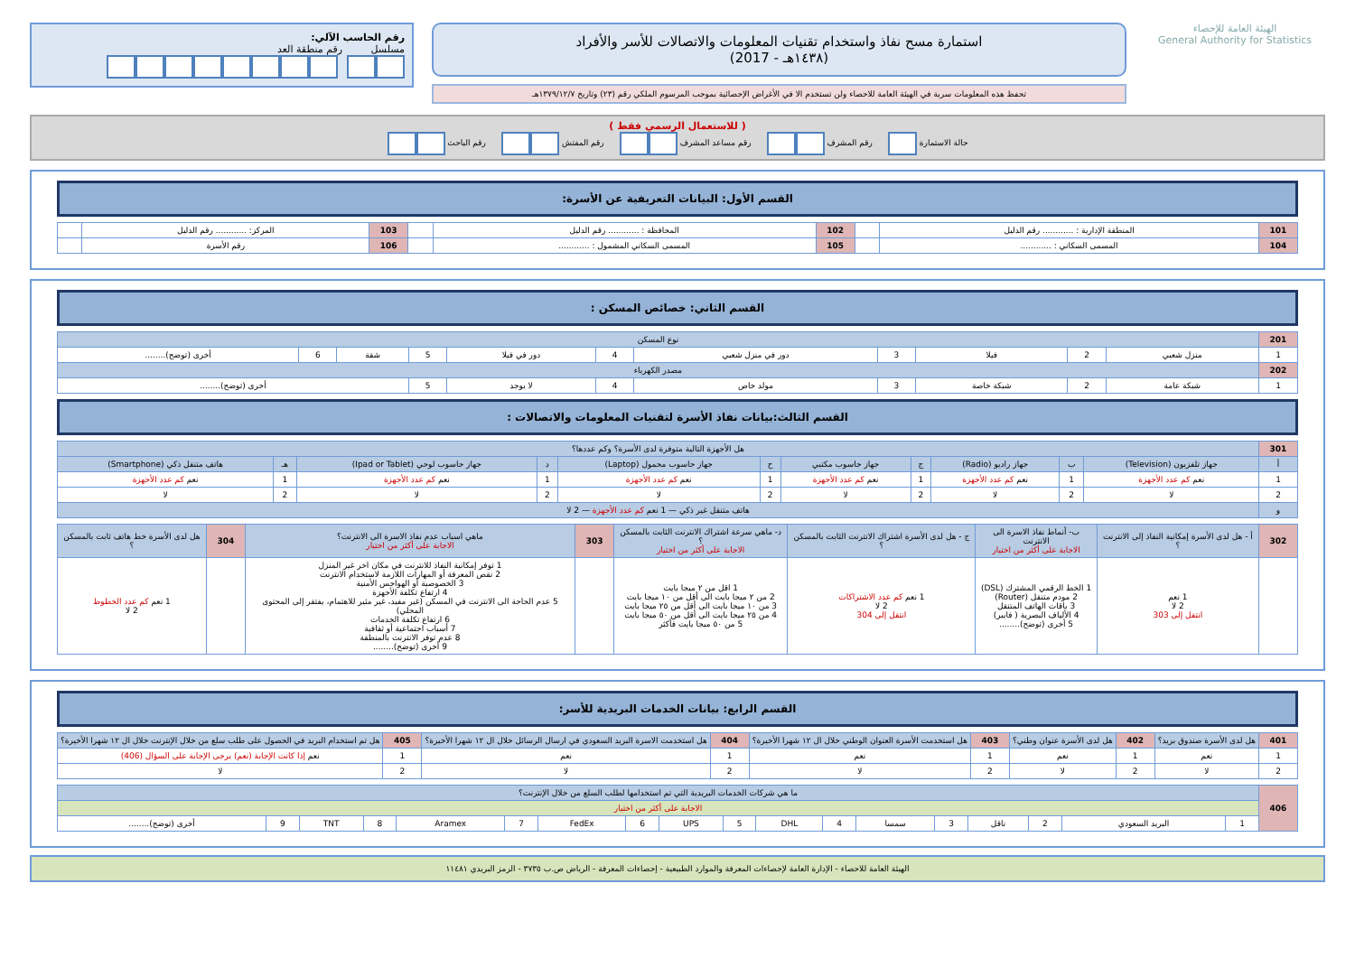الهيئة العامة للإحصاء
General Authority for Statistics
استمارة مسح نفاذ واستخدام تقنيات المعلومات والاتصالات للأسر والأفراد
(١٤٣٨هـ - 2017)
تحفظ هذه المعلومات سرية في الهيئة العامة للاحصاء ولن تستخدم الا في الأغراض الإحصائية بموجب المرسوم الملكي رقم (٢٣) وتاريخ ١٣٧٩/١٢/٧هـ
رقم الحاسب الآلي:
مسلسل رقم منطقة العد
( للاستعمال الرسمي فقط )
حالة الاستمارة رقم المشرف رقم مساعد المشرف رقم المفتش رقم الباحث
القسم الأول: البيانات التعريفية عن الأسرة:
| 101 | المنطقة الإدارية : ............ رقم الدليل | | 102 | المحافظة : ............ رقم الدليل | | 103 | المركز: ............ رقم الدليل | |
| 104 | المسمى السكاني : ............ | | 105 | المسمى السكاني المشمول : ............ | | 106 | رقم الأسرة | |
القسم الثاني: خصائص المسكن :
| 201 | نوع المسكن | | | | | | | | | | |
| 1 | منزل شعبي | 2 | فيلا | 3 | دور في منزل شعبي | 4 | دور في فيلا | 5 | شقة | 6 | أخرى (توضح)........ |
| 202 | مصدر الكهرباء | | | | | | | | | | |
| 1 | شبكة عامة | 2 | شبكة خاصة | 3 | مولد خاص | 4 | لا يوجد | 5 | أخرى (توضح)........ | | |
القسم الثالث:بيانات نفاذ الأسرة لتقنيات المعلومات والاتصالات :
| 301 | هل الأجهزة التالية متوفرة لدى الأسرة؟ وكم عددها؟ | | | | | | | | | | |
| أ | جهاز تلفزيون (Television) | ب | جهاز راديو (Radio) | ج | جهاز حاسوب مكتبي | ح | جهاز حاسوب محمول (Laptop) | د | جهاز حاسوب لوحي (Ipad or Tablet) | هـ | هاتف متنقل ذكي (Smartphone) |
| 1 | نعم كم عدد الأجهزة | 1 | نعم كم عدد الأجهزة | 1 | نعم كم عدد الأجهزة | 1 | نعم كم عدد الأجهزة | 1 | نعم كم عدد الأجهزة | 1 | نعم كم عدد الأجهزة |
| 2 | لا | 2 | لا | 2 | لا | 2 | لا | 2 | لا | 2 | لا |
| و | هاتف متنقل غير ذكي — 1 نعم كم عدد الأجهزة — 2 لا | | | | | | | | | | |
| 302 | أ - هل لدى الأسرة إمكانية النفاذ إلى الانترنت ؟ | ب- أنماط نفاذ الاسرة الى الانترنت الاجابة على أكثر من اختيار | ج - هل لدى الأسرة اشتراك الانترنت الثابت بالمسكن ؟ | د- ماهي سرعة اشتراك الانترنت الثابت بالمسكن ؟ الاجابة على أكثر من اختيار | 303 | ماهي اسباب عدم نفاذ الاسرة الى الانترنت؟ الاجابة على أكثر من اختيار | 304 | هل لدى الأسرة خط هاتف ثابت بالمسكن ؟ |
| | 1 نعم 2 لا انتقل إلى 303 | 1 الخط الرقمي المشترك (DSL) 2 مودم متنقل (Router) 3 باقات الهاتف المتنقل 4 الألياف البصرية ( فايبر) 5 أخرى (توضح)........ | 1 نعم كم عدد الاشتراكات 2 لا انتقل إلى 304 | 1 اقل من ٢ ميجا بايت 2 من ٢ ميجا بايت الى أقل من ١٠ ميجا بايت 3 من ١٠ ميجا بايت الى أقل من ٢٥ ميجا بايت 4 من ٢٥ ميجا بايت الى أقل من ٥٠ ميجا بايت 5 من ٥٠ ميجا بايت فأكثر | | 1 توفر إمكانية النفاذ للانترنت في مكان اخر غير المنزل 2 نقص المعرفة أو المهارات اللازمة لاستخدام الانترنت 3 الخصوصية أو الهواجس الأمنية 4 ارتفاع تكلفة الأجهزة 5 عدم الحاجة الى الانترنت في المسكن (غير مفيد، غير مثير للاهتمام، يفتقر إلى المحتوى المحلي) 6 ارتفاع تكلفة الخدمات 7 أسباب اجتماعية أو ثقافية 8 عدم توفر الانترنت بالمنطقة 9 أخرى (توضح)........ | | 1 نعم كم عدد الخطوط 2 لا |
القسم الرابع: بيانات الخدمات البريدية للأسر:
| 401 | هل لدى الأسرة صندوق بريد؟ | 402 | هل لدى الأسرة عنوان وطني؟ | 403 | هل استخدمت الأسرة العنوان الوطني خلال ال ١٢ شهرا الأخيرة؟ | 404 | هل استخدمت الاسرة البريد السعودي في ارسال الرسائل خلال ال ١٢ شهرا الأخيرة؟ | 405 | هل تم استخدام البريد في الحصول على طلب سلع من خلال الإنترنت خلال ال ١٢ شهرا الأخيرة؟ |
| 1 | نعم | 1 | نعم | 1 | نعم | 1 | نعم | 1 | نعم إذا كانت الإجابة (نعم) يرجى الإجابة على السؤال (406) |
| 2 | لا | 2 | لا | 2 | لا | 2 | لا | 2 | لا |
| 406 | ما هي شركات الخدمات البريدية التي تم استخدامها لطلب السلع من خلال الإنترنت؟ | | | | | | | | | | | | | | | | | |
| | الاجابة على أكثر من اختيار | | | | | | | | | | | | | | | | | |
| | 1 | البريد السعودي | 2 | ناقل | 3 | سمسا | 4 | DHL | 5 | UPS | 6 | FedEx | 7 | Aramex | 8 | TNT | 9 | أخرى (توضح)........ |
الهيئة العامة للاحصاء - الإدارة العامة لإحصاءات المعرفة والموارد الطبيعية - إحصاءات المعرفة - الرياض ص.ب ٣٧٣٥ - الرمز البريدي ١١٤٨١